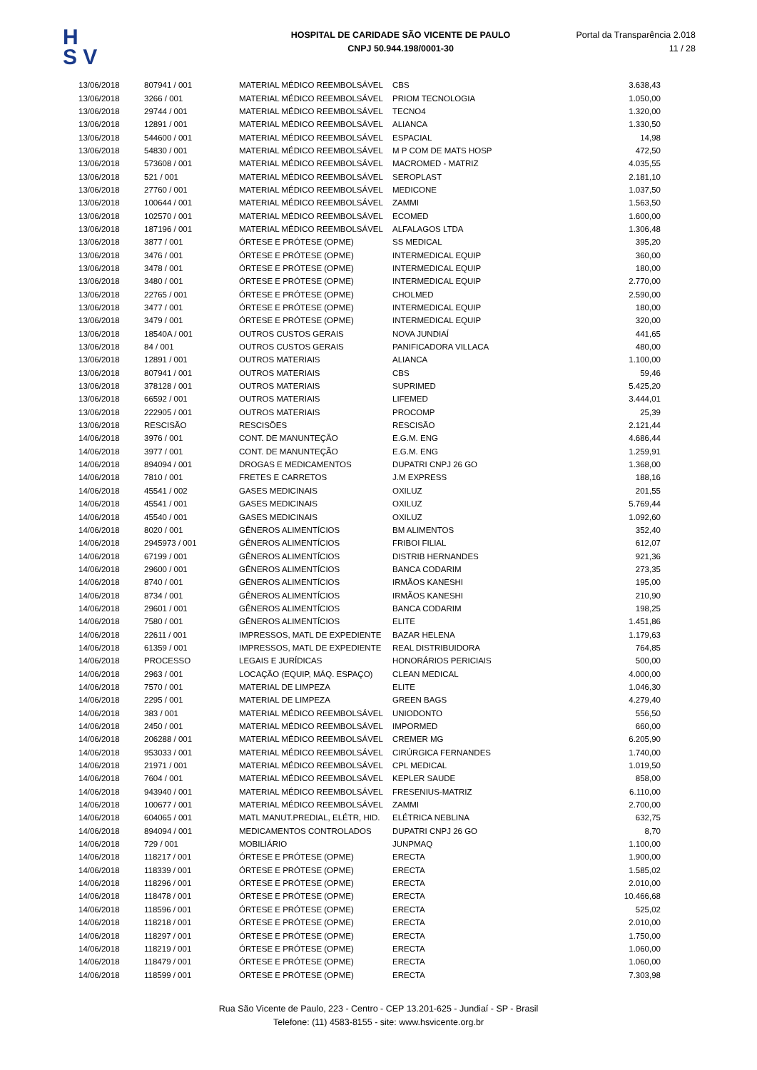H
S V
HOSPITAL DE CARIDADE SÃO VICENTE DE PAULO
CNPJ 50.944.198/0001-30
Portal da Transparência 2.018
11 / 28
| 13/06/2018 | 807941 / 001 | MATERIAL MÉDICO REEMBOLSÁVEL | CBS | 3.638,43 |
| 13/06/2018 | 3266 / 001 | MATERIAL MÉDICO REEMBOLSÁVEL | PRIOM TECNOLOGIA | 1.050,00 |
| 13/06/2018 | 29744 / 001 | MATERIAL MÉDICO REEMBOLSÁVEL | TECNO4 | 1.320,00 |
| 13/06/2018 | 12891 / 001 | MATERIAL MÉDICO REEMBOLSÁVEL | ALIANCA | 1.330,50 |
| 13/06/2018 | 544600 / 001 | MATERIAL MÉDICO REEMBOLSÁVEL | ESPACIAL | 14,98 |
| 13/06/2018 | 54830 / 001 | MATERIAL MÉDICO REEMBOLSÁVEL | M P COM DE MATS HOSP | 472,50 |
| 13/06/2018 | 573608 / 001 | MATERIAL MÉDICO REEMBOLSÁVEL | MACROMED - MATRIZ | 4.035,55 |
| 13/06/2018 | 521 / 001 | MATERIAL MÉDICO REEMBOLSÁVEL | SEROPLAST | 2.181,10 |
| 13/06/2018 | 27760 / 001 | MATERIAL MÉDICO REEMBOLSÁVEL | MEDICONE | 1.037,50 |
| 13/06/2018 | 100644 / 001 | MATERIAL MÉDICO REEMBOLSÁVEL | ZAMMI | 1.563,50 |
| 13/06/2018 | 102570 / 001 | MATERIAL MÉDICO REEMBOLSÁVEL | ECOMED | 1.600,00 |
| 13/06/2018 | 187196 / 001 | MATERIAL MÉDICO REEMBOLSÁVEL | ALFALAGOS LTDA | 1.306,48 |
| 13/06/2018 | 3877 / 001 | ÓRTESE E PRÓTESE (OPME) | SS MEDICAL | 395,20 |
| 13/06/2018 | 3476 / 001 | ÓRTESE E PRÓTESE (OPME) | INTERMEDICAL EQUIP | 360,00 |
| 13/06/2018 | 3478 / 001 | ÓRTESE E PRÓTESE (OPME) | INTERMEDICAL EQUIP | 180,00 |
| 13/06/2018 | 3480 / 001 | ÓRTESE E PRÓTESE (OPME) | INTERMEDICAL EQUIP | 2.770,00 |
| 13/06/2018 | 22765 / 001 | ÓRTESE E PRÓTESE (OPME) | CHOLMED | 2.590,00 |
| 13/06/2018 | 3477 / 001 | ÓRTESE E PRÓTESE (OPME) | INTERMEDICAL EQUIP | 180,00 |
| 13/06/2018 | 3479 / 001 | ÓRTESE E PRÓTESE (OPME) | INTERMEDICAL EQUIP | 320,00 |
| 13/06/2018 | 18540A / 001 | OUTROS CUSTOS GERAIS | NOVA JUNDIAÍ | 441,65 |
| 13/06/2018 | 84 / 001 | OUTROS CUSTOS GERAIS | PANIFICADORA VILLACA | 480,00 |
| 13/06/2018 | 12891 / 001 | OUTROS MATERIAIS | ALIANCA | 1.100,00 |
| 13/06/2018 | 807941 / 001 | OUTROS MATERIAIS | CBS | 59,46 |
| 13/06/2018 | 378128 / 001 | OUTROS MATERIAIS | SUPRIMED | 5.425,20 |
| 13/06/2018 | 66592 / 001 | OUTROS MATERIAIS | LIFEMED | 3.444,01 |
| 13/06/2018 | 222905 / 001 | OUTROS MATERIAIS | PROCOMP | 25,39 |
| 13/06/2018 | RESCISÃO | RESCISÕES | RESCISÃO | 2.121,44 |
| 14/06/2018 | 3976 / 001 | CONT. DE MANUNTEÇÃO | E.G.M. ENG | 4.686,44 |
| 14/06/2018 | 3977 / 001 | CONT. DE MANUNTEÇÃO | E.G.M. ENG | 1.259,91 |
| 14/06/2018 | 894094 / 001 | DROGAS E MEDICAMENTOS | DUPATRI CNPJ 26 GO | 1.368,00 |
| 14/06/2018 | 7810 / 001 | FRETES E CARRETOS | J.M EXPRESS | 188,16 |
| 14/06/2018 | 45541 / 002 | GASES MEDICINAIS | OXILUZ | 201,55 |
| 14/06/2018 | 45541 / 001 | GASES MEDICINAIS | OXILUZ | 5.769,44 |
| 14/06/2018 | 45540 / 001 | GASES MEDICINAIS | OXILUZ | 1.092,60 |
| 14/06/2018 | 8020 / 001 | GÊNEROS ALIMENTÍCIOS | BM ALIMENTOS | 352,40 |
| 14/06/2018 | 2945973 / 001 | GÊNEROS ALIMENTÍCIOS | FRIBOI FILIAL | 612,07 |
| 14/06/2018 | 67199 / 001 | GÊNEROS ALIMENTÍCIOS | DISTRIB HERNANDES | 921,36 |
| 14/06/2018 | 29600 / 001 | GÊNEROS ALIMENTÍCIOS | BANCA CODARIM | 273,35 |
| 14/06/2018 | 8740 / 001 | GÊNEROS ALIMENTÍCIOS | IRMÃOS KANESHI | 195,00 |
| 14/06/2018 | 8734 / 001 | GÊNEROS ALIMENTÍCIOS | IRMÃOS KANESHI | 210,90 |
| 14/06/2018 | 29601 / 001 | GÊNEROS ALIMENTÍCIOS | BANCA CODARIM | 198,25 |
| 14/06/2018 | 7580 / 001 | GÊNEROS ALIMENTÍCIOS | ELITE | 1.451,86 |
| 14/06/2018 | 22611 / 001 | IMPRESSOS, MATL DE EXPEDIENTE | BAZAR HELENA | 1.179,63 |
| 14/06/2018 | 61359 / 001 | IMPRESSOS, MATL DE EXPEDIENTE | REAL DISTRIBUIDORA | 764,85 |
| 14/06/2018 | PROCESSO | LEGAIS E JURÍDICAS | HONORÁRIOS PERICIAIS | 500,00 |
| 14/06/2018 | 2963 / 001 | LOCAÇÃO (EQUIP, MÁQ. ESPAÇO) | CLEAN MEDICAL | 4.000,00 |
| 14/06/2018 | 7570 / 001 | MATERIAL DE LIMPEZA | ELITE | 1.046,30 |
| 14/06/2018 | 2295 / 001 | MATERIAL DE LIMPEZA | GREEN BAGS | 4.279,40 |
| 14/06/2018 | 383 / 001 | MATERIAL MÉDICO REEMBOLSÁVEL | UNIODONTO | 556,50 |
| 14/06/2018 | 2450 / 001 | MATERIAL MÉDICO REEMBOLSÁVEL | IMPORMED | 660,00 |
| 14/06/2018 | 206288 / 001 | MATERIAL MÉDICO REEMBOLSÁVEL | CREMER MG | 6.205,90 |
| 14/06/2018 | 953033 / 001 | MATERIAL MÉDICO REEMBOLSÁVEL | CIRÚRGICA FERNANDES | 1.740,00 |
| 14/06/2018 | 21971 / 001 | MATERIAL MÉDICO REEMBOLSÁVEL | CPL MEDICAL | 1.019,50 |
| 14/06/2018 | 7604 / 001 | MATERIAL MÉDICO REEMBOLSÁVEL | KEPLER SAUDE | 858,00 |
| 14/06/2018 | 943940 / 001 | MATERIAL MÉDICO REEMBOLSÁVEL | FRESENIUS-MATRIZ | 6.110,00 |
| 14/06/2018 | 100677 / 001 | MATERIAL MÉDICO REEMBOLSÁVEL | ZAMMI | 2.700,00 |
| 14/06/2018 | 604065 / 001 | MATL MANUT.PREDIAL, ELÉTR, HID. | ELÉTRICA NEBLINA | 632,75 |
| 14/06/2018 | 894094 / 001 | MEDICAMENTOS CONTROLADOS | DUPATRI CNPJ 26 GO | 8,70 |
| 14/06/2018 | 729 / 001 | MOBILIÁRIO | JUNPMAQ | 1.100,00 |
| 14/06/2018 | 118217 / 001 | ÓRTESE E PRÓTESE (OPME) | ERECTA | 1.900,00 |
| 14/06/2018 | 118339 / 001 | ÓRTESE E PRÓTESE (OPME) | ERECTA | 1.585,02 |
| 14/06/2018 | 118296 / 001 | ÓRTESE E PRÓTESE (OPME) | ERECTA | 2.010,00 |
| 14/06/2018 | 118478 / 001 | ÓRTESE E PRÓTESE (OPME) | ERECTA | 10.466,68 |
| 14/06/2018 | 118596 / 001 | ÓRTESE E PRÓTESE (OPME) | ERECTA | 525,02 |
| 14/06/2018 | 118218 / 001 | ÓRTESE E PRÓTESE (OPME) | ERECTA | 2.010,00 |
| 14/06/2018 | 118297 / 001 | ÓRTESE E PRÓTESE (OPME) | ERECTA | 1.750,00 |
| 14/06/2018 | 118219 / 001 | ÓRTESE E PRÓTESE (OPME) | ERECTA | 1.060,00 |
| 14/06/2018 | 118479 / 001 | ÓRTESE E PRÓTESE (OPME) | ERECTA | 1.060,00 |
| 14/06/2018 | 118599 / 001 | ÓRTESE E PRÓTESE (OPME) | ERECTA | 7.303,98 |
Rua São Vicente de Paulo, 223 - Centro - CEP 13.201-625 - Jundiaí - SP - Brasil
Telefone: (11) 4583-8155 - site: www.hsvicente.org.br